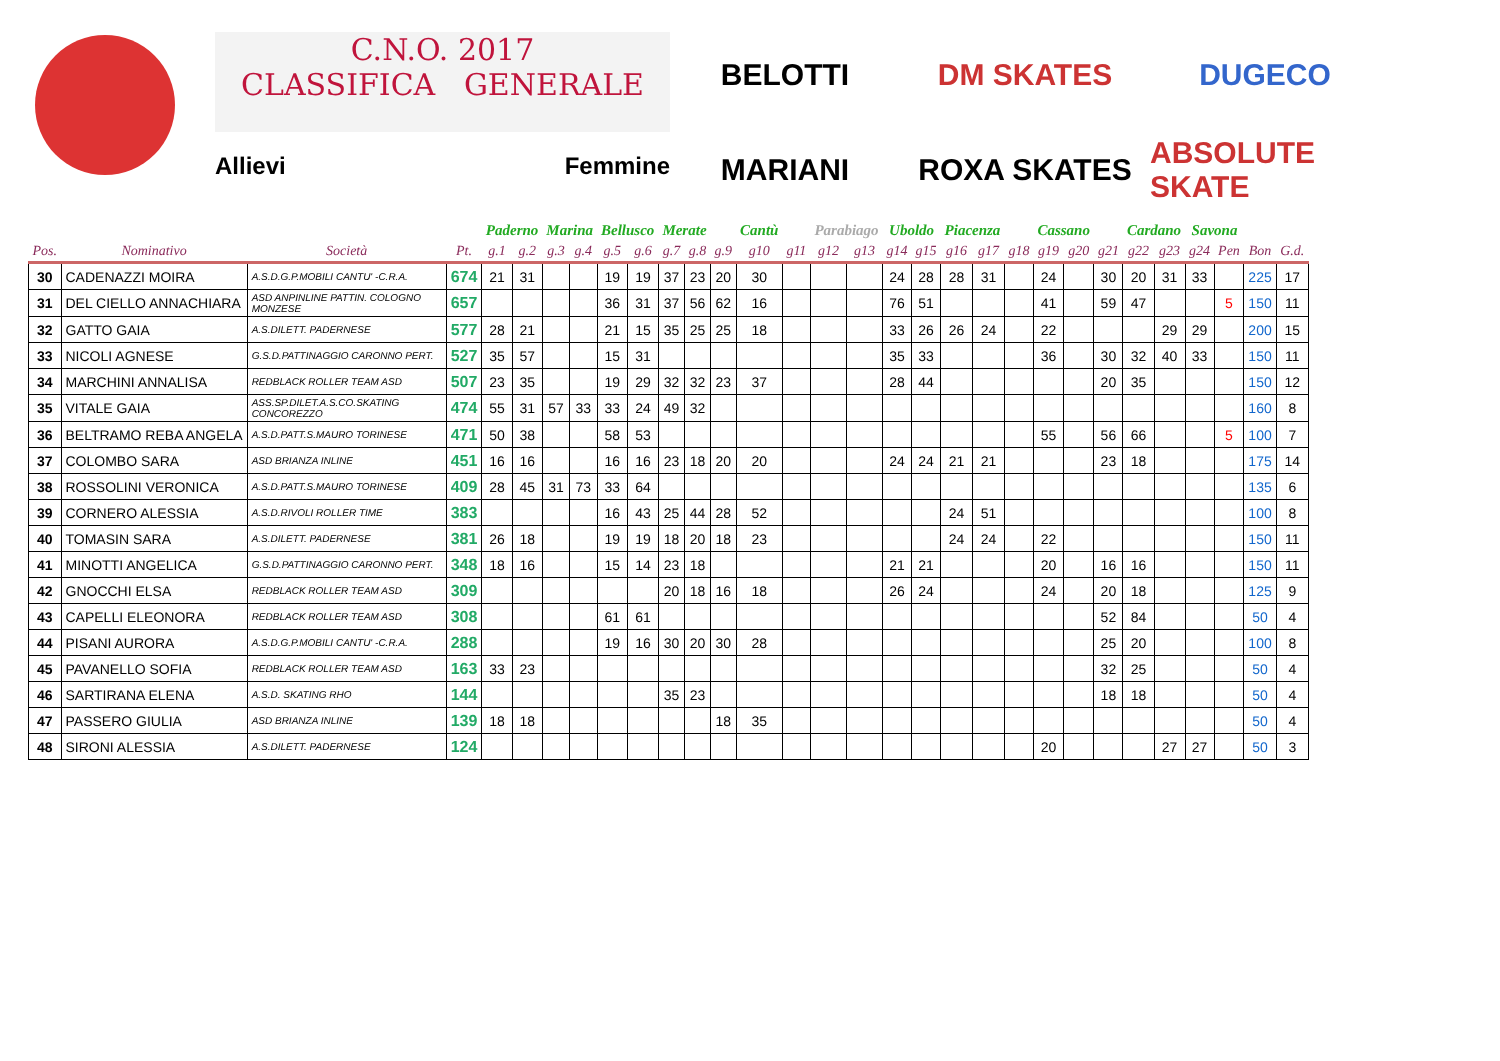C.N.O. 2017
CLASSIFICA GENERALE
Allievi Femmine
BELOTTI
DM SKATES
DUGECO
MARIANI
ROXA SKATES
ABSOLUTE SKATE
| | | | | Paderno | | Marina | | Bellusco | | Merate | | | Cantù | | Parabiago | | Uboldo | | Piacenza | | | Cassano | | | Cardano | | Savona | | | | |
| --- | --- | --- | --- | --- | --- | --- | --- | --- | --- | --- | --- | --- | --- | --- | --- | --- | --- | --- | --- | --- | --- | --- | --- | --- | --- | --- | --- | --- | --- | --- | --- |
| Pos. | Nominativo | Società | Pt. | g.1 | g.2 | g.3 | g.4 | g.5 | g.6 | g.7 | g.8 | g.9 | g10 | g11 | g12 | g13 | g14 | g15 | g16 | g17 | g18 | g19 | g20 | g21 | g22 | g23 | g24 | Pen | Bon | G.d. | |
| 30 | CADENAZZI MOIRA | A.S.D.G.P.MOBILI CANTU' -C.R.A. | 674 | 21 | 31 | | | 19 | 19 | 37 | 23 | 20 | 30 | | | | 24 | 28 | 28 | 31 | | 24 | | 30 | 20 | 31 | 33 | | 225 | 17 | |
| 31 | DEL CIELLO ANNACHIARA | ASD ANPINLINE PATTIN. COLOGNO MONZESE | 657 | | | | | 36 | 31 | 37 | 56 | 62 | 16 | | | | 76 | 51 | | | | 41 | | 59 | 47 | | | 5 | 150 | 11 | |
| 32 | GATTO GAIA | A.S.DILETT. PADERNESE | 577 | 28 | 21 | | | 21 | 15 | 35 | 25 | 25 | 18 | | | | 33 | 26 | 26 | 24 | | 22 | | | | 29 | 29 | | 200 | 15 | |
| 33 | NICOLI AGNESE | G.S.D.PATTINAGGIO CARONNO PERT. | 527 | 35 | 57 | | | 15 | 31 | | | | | | | | 35 | 33 | | | | 36 | | 30 | 32 | 40 | 33 | | 150 | 11 | |
| 34 | MARCHINI ANNALISA | REDBLACK ROLLER TEAM ASD | 507 | 23 | 35 | | | 19 | 29 | 32 | 32 | 23 | 37 | | | | 28 | 44 | | | | | | 20 | 35 | | | | 150 | 12 | |
| 35 | VITALE GAIA | ASS.SP.DILET.A.S.CO.SKATING CONCOREZZO | 474 | 55 | 31 | 57 | 33 | 33 | 24 | 49 | 32 | | | | | | | | | | | | | | | | | | 160 | 8 | |
| 36 | BELTRAMO REBA ANGELA | A.S.D.PATT.S.MAURO TORINESE | 471 | 50 | 38 | | | 58 | 53 | | | | | | | | | | | | | 55 | | 56 | 66 | | | 5 | 100 | 7 | |
| 37 | COLOMBO SARA | ASD BRIANZA INLINE | 451 | 16 | 16 | | | 16 | 16 | 23 | 18 | 20 | 20 | | | | 24 | 24 | 21 | 21 | | | | 23 | 18 | | | | 175 | 14 | |
| 38 | ROSSOLINI VERONICA | A.S.D.PATT.S.MAURO TORINESE | 409 | 28 | 45 | 31 | 73 | 33 | 64 | | | | | | | | | | | | | | | | | | | | 135 | 6 | |
| 39 | CORNERO ALESSIA | A.S.D.RIVOLI ROLLER TIME | 383 | | | | | 16 | 43 | 25 | 44 | 28 | 52 | | | | | | 24 | 51 | | | | | | | | | 100 | 8 | |
| 40 | TOMASIN SARA | A.S.DILETT. PADERNESE | 381 | 26 | 18 | | | 19 | 19 | 18 | 20 | 18 | 23 | | | | | | 24 | 24 | | 22 | | | | | | | 150 | 11 | |
| 41 | MINOTTI ANGELICA | G.S.D.PATTINAGGIO CARONNO PERT. | 348 | 18 | 16 | | | 15 | 14 | 23 | 18 | | | | | | 21 | 21 | | | | 20 | | 16 | 16 | | | | 150 | 11 | |
| 42 | GNOCCHI ELSA | REDBLACK ROLLER TEAM ASD | 309 | | | | | | | 20 | 18 | 16 | 18 | | | | 26 | 24 | | | | 24 | | 20 | 18 | | | | 125 | 9 | |
| 43 | CAPELLI ELEONORA | REDBLACK ROLLER TEAM ASD | 308 | | | | | 61 | 61 | | | | | | | | | | | | | | | 52 | 84 | | | | 50 | 4 | |
| 44 | PISANI AURORA | A.S.D.G.P.MOBILI CANTU' -C.R.A. | 288 | | | | | 19 | 16 | 30 | 20 | 30 | 28 | | | | | | | | | | | 25 | 20 | | | | 100 | 8 | |
| 45 | PAVANELLO SOFIA | REDBLACK ROLLER TEAM ASD | 163 | 33 | 23 | | | | | | | | | | | | | | | | | | | 32 | 25 | | | | 50 | 4 | |
| 46 | SARTIRANA ELENA | A.S.D. SKATING RHO | 144 | | | | | | | 35 | 23 | | | | | | | | | | | | | 18 | 18 | | | | 50 | 4 | |
| 47 | PASSERO GIULIA | ASD BRIANZA INLINE | 139 | 18 | 18 | | | | | | | 18 | 35 | | | | | | | | | | | | | | | | 50 | 4 | |
| 48 | SIRONI ALESSIA | A.S.DILETT. PADERNESE | 124 | | | | | | | | | | | | | | | | | | | 20 | | | | 27 | 27 | | 50 | 3 | |